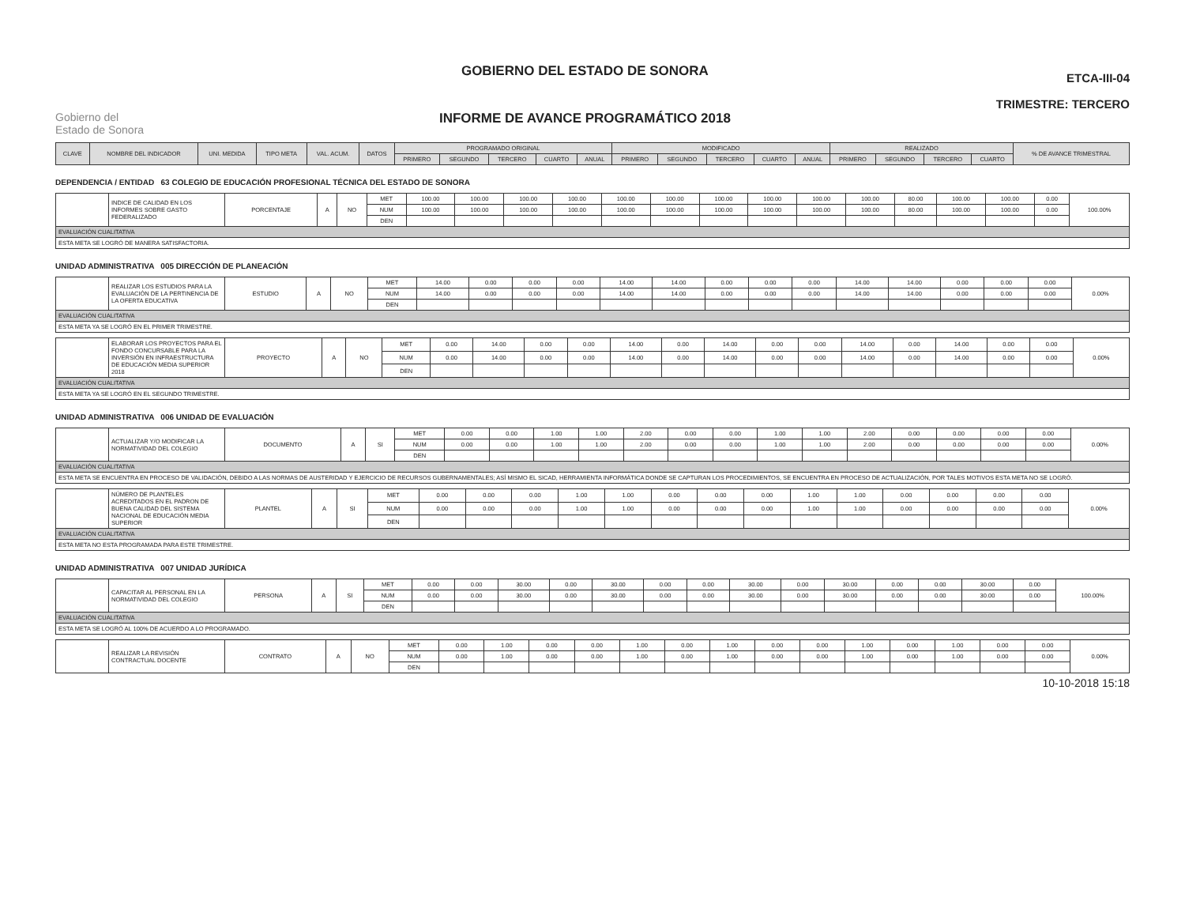Gobierno del
Estado de Sonora
GOBIERNO DEL ESTADO DE SONORA
INFORME DE AVANCE PROGRAMÁTICO 2018
ETCA-III-04
TRIMESTRE: TERCERO
| CLAVE | NOMBRE DEL INDICADOR | UNI. MEDIDA | TIPO META | VAL. ACUM. | DATOS | PROGRAMADO ORIGINAL | | | | | MODIFICADO | | | | | REALIZADO | | | | % DE AVANCE TRIMESTRAL |
| --- | --- | --- | --- | --- | --- | --- | --- | --- | --- | --- | --- | --- | --- | --- | --- | --- | --- | --- | --- | --- |
| | | | | | | PRIMERO | SEGUNDO | TERCERO | CUARTO | ANUAL | PRIMERO | SEGUNDO | TERCERO | CUARTO | ANUAL | PRIMERO | SEGUNDO | TERCERO | CUARTO | |
DEPENDENCIA / ENTIDAD 63 COLEGIO DE EDUCACIÓN PROFESIONAL TÉCNICA DEL ESTADO DE SONORA
| | INDICE DE CALIDAD EN LOS INFORMES SOBRE GASTO FEDERALIZADO | PORCENTAJE | A | NO | MET | 100.00 | 100.00 | 100.00 | 100.00 | 100.00 | 100.00 | 100.00 | 100.00 | 100.00 | 100.00 | 80.00 | 100.00 | 100.00 | 0.00 | 100.00% |
| | | | | | NUM | 100.00 | 100.00 | 100.00 | 100.00 | 100.00 | 100.00 | 100.00 | 100.00 | 100.00 | 100.00 | 80.00 | 100.00 | 100.00 | 0.00 | |
| | | | | | DEN | | | | | | | | | | | | | | | |
| EVALUACIÓN CUALITATIVA | | | | | | | | | | | | | | | | | | | | |
| ESTA META SE LOGRÓ DE MANERA SATISFACTORIA. | | | | | | | | | | | | | | | | | | | | |
UNIDAD ADMINISTRATIVA 005 DIRECCIÓN DE PLANEACIÓN
| | REALIZAR LOS ESTUDIOS PARA LA EVALUACIÓN DE LA PERTINENCIA DE LA OFERTA EDUCATIVA | ESTUDIO | A | NO | MET | 14.00 | 0.00 | 0.00 | 0.00 | 14.00 | 14.00 | 0.00 | 0.00 | 0.00 | 14.00 | 14.00 | 0.00 | 0.00 | 0.00 | 0.00% |
| | | | | | NUM | 14.00 | 0.00 | 0.00 | 0.00 | 14.00 | 14.00 | 0.00 | 0.00 | 0.00 | 14.00 | 14.00 | 0.00 | 0.00 | 0.00 | |
| | | | | | DEN | | | | | | | | | | | | | | | |
| EVALUACIÓN CUALITATIVA | | | | | | | | | | | | | | | | | | | | |
| ESTA META YA SE LOGRÓ EN EL PRIMER TRIMESTRE. | | | | | | | | | | | | | | | | | | | | |
| | ELABORAR LOS PROYECTOS PARA EL FONDO CONCURSABLE PARA LA INVERSIÓN EN INFRAESTRUCTURA DE EDUCACIÓN MEDIA SUPERIOR 2018 | PROYECTO | A | NO | MET | 0.00 | 14.00 | 0.00 | 0.00 | 14.00 | 0.00 | 14.00 | 0.00 | 0.00 | 14.00 | 0.00 | 14.00 | 0.00 | 0.00 | 0.00% |
| | | | | | NUM | 0.00 | 14.00 | 0.00 | 0.00 | 14.00 | 0.00 | 14.00 | 0.00 | 0.00 | 14.00 | 0.00 | 14.00 | 0.00 | 0.00 | |
| | | | | | DEN | | | | | | | | | | | | | | | |
| EVALUACIÓN CUALITATIVA | | | | | | | | | | | | | | | | | | | | |
| ESTA META YA SE LOGRÓ EN EL SEGUNDO TRIMESTRE. | | | | | | | | | | | | | | | | | | | | |
UNIDAD ADMINISTRATIVA 006 UNIDAD DE EVALUACIÓN
| | ACTUALIZAR Y/O MODIFICAR LA NORMATIVIDAD DEL COLEGIO | DOCUMENTO | A | SI | MET | 0.00 | 0.00 | 1.00 | 1.00 | 2.00 | 0.00 | 0.00 | 1.00 | 1.00 | 2.00 | 0.00 | 0.00 | 0.00 | 0.00 | 0.00% |
| | | | | | NUM | 0.00 | 0.00 | 1.00 | 1.00 | 2.00 | 0.00 | 0.00 | 1.00 | 1.00 | 2.00 | 0.00 | 0.00 | 0.00 | 0.00 | |
| | | | | | DEN | | | | | | | | | | | | | | | |
| EVALUACIÓN CUALITATIVA | | | | | | | | | | | | | | | | | | | | |
| ESTA META SE ENCUENTRA EN PROCESO DE VALIDACIÓN, DEBIDO A LAS NORMAS DE AUSTERIDAD Y EJERCICIO DE RECURSOS GUBERNAMENTALES; ASÍ MISMO EL SICAD, HERRAMIENTA INFORMÁTICA DONDE SE CAPTURAN LOS PROCEDIMIENTOS, SE ENCUENTRA EN PROCESO DE ACTUALIZACIÓN, POR TALES MOTIVOS ESTA META NO SE LOGRÓ. | | | | | | | | | | | | | | | | | | | | |
| | NÚMERO DE PLANTELES ACREDITADOS EN EL PADRON DE BUENA CALIDAD DEL SISTEMA NACIONAL DE EDUCACIÓN MEDIA SUPERIOR | PLANTEL | A | SI | MET | 0.00 | 0.00 | 0.00 | 1.00 | 1.00 | 0.00 | 0.00 | 0.00 | 1.00 | 1.00 | 0.00 | 0.00 | 0.00 | 0.00 | 0.00% |
| | | | | | NUM | 0.00 | 0.00 | 0.00 | 1.00 | 1.00 | 0.00 | 0.00 | 0.00 | 1.00 | 1.00 | 0.00 | 0.00 | 0.00 | 0.00 | |
| | | | | | DEN | | | | | | | | | | | | | | | |
| EVALUACIÓN CUALITATIVA | | | | | | | | | | | | | | | | | | | | |
| ESTA META NO ESTA PROGRAMADA PARA ESTE TRIMESTRE. | | | | | | | | | | | | | | | | | | | | |
UNIDAD ADMINISTRATIVA 007 UNIDAD JURÍDICA
| | CAPACITAR AL PERSONAL EN LA NORMATIVIDAD DEL COLEGIO | PERSONA | A | SI | MET | 0.00 | 0.00 | 30.00 | 0.00 | 30.00 | 0.00 | 0.00 | 30.00 | 0.00 | 30.00 | 0.00 | 0.00 | 30.00 | 0.00 | 100.00% |
| | | | | | NUM | 0.00 | 0.00 | 30.00 | 0.00 | 30.00 | 0.00 | 0.00 | 30.00 | 0.00 | 30.00 | 0.00 | 0.00 | 30.00 | 0.00 | |
| | | | | | DEN | | | | | | | | | | | | | | | |
| EVALUACIÓN CUALITATIVA | | | | | | | | | | | | | | | | | | | | |
| ESTA META SE LOGRÓ AL 100% DE ACUERDO A LO PROGRAMADO. | | | | | | | | | | | | | | | | | | | | |
| | REALIZAR LA REVISIÓN CONTRACTUAL DOCENTE | CONTRATO | A | NO | MET | 0.00 | 1.00 | 0.00 | 0.00 | 1.00 | 0.00 | 1.00 | 0.00 | 0.00 | 1.00 | 0.00 | 1.00 | 0.00 | 0.00 | 0.00% |
| | | | | | NUM | 0.00 | 1.00 | 0.00 | 0.00 | 1.00 | 0.00 | 1.00 | 0.00 | 0.00 | 1.00 | 0.00 | 1.00 | 0.00 | 0.00 | |
| | | | | | DEN | | | | | | | | | | | | | | | |
10-10-2018 15:18